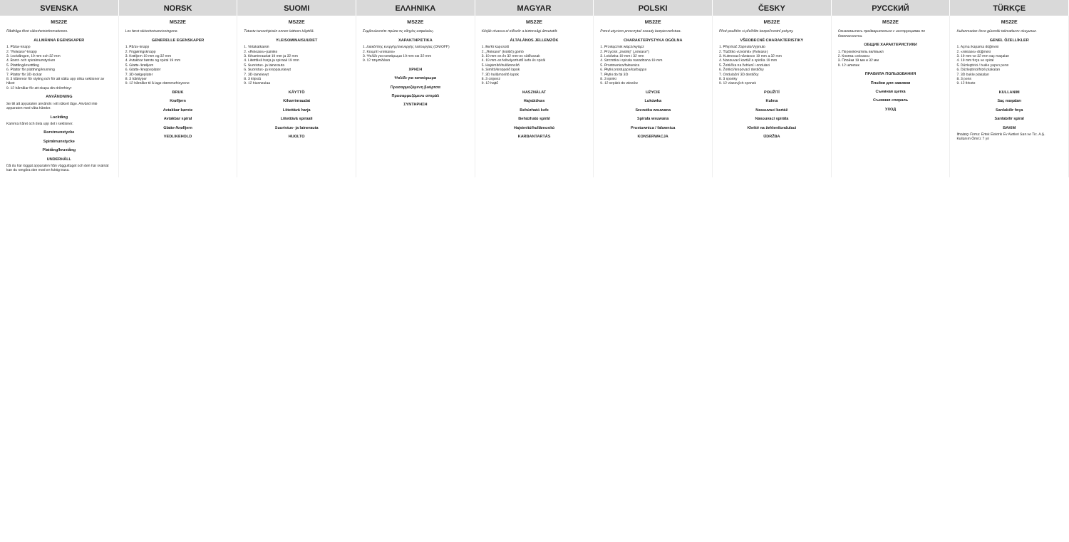SVENSKA NORSK SUOMI ΕΛΛΗΝΙΚΑ MAGYAR POLSKI ČESKY РУССКИЙ TÜRKÇE
MS22E
Rådfråga först säkerhetsinformationen.
ALLMÄNNA EGENSKAPER
1. På/av-knapp
2. "Release"-knapp
3. Locktången, 19 mm och 32 mm
4. Borst- och spiralmunstycken
5. Plattång/krusttång
6. Plattor för plattning/krusning
7. Plattor för 3D-lockar
8. 3 klämmor för styling och för att sätta upp olika sektioner av håret
9. 12 hårnålar för att skapa din drömfrisyr
ANVÄNDNING
Se till att apparaten används i ett säkert läge. Använd inte apparaten med våta händer.
Locktång
Kamma håret och dela upp det i sektioner.
Borstmunstycke
Spiralmunstycke
Plattång/krustång
UNDERHÅLL
Då du har loggat apparaten från vägguttaget och den har svalnat kan du rengöra den med en fuktig trasa.
MS22E
Les først sikkerhetsanvisningene.
GENERELLE EGENSKAPER
1. På/av-knapp
2. Frigjøringsknapp
3. Krølljern 19 mm og 32 mm
4. Avtakbar børste og spiral 19 mm
5. Glatte-/krølljern
6. Glatte-/kreppeplater
7. 3D-bølgeplater
8. 3 hårklyper
9. 12 hårnåler til å lage drømmefrisyrene
BRUK
Krølljern
Avtakbar børste
Avtakbar spiral
Glatte-/krølljern
VEDLIKEHOLD
MS22E
Tutustu turvaohjeisiin ennen laitteen käyttöä.
YLEISOMINAISUUDET
1. Virtakatkaisin
2. «Release»-painike
3. Kiharrinraudat 19 mm ja 32 mm
4. Liitettävä harja ja spiraali 19 mm
5. Suoristus- ja lainerauta
6. Suoristus- ja kreppauslevyt
7. 3D-lainelevyt
8. 3 klipsiä
9. 12 hiusneulaa
KÄYTTÖ
Kiharrinraudat
Liitettävä harja
Liitettävä spiraali
Suoristus- ja lainerauta
HUOLTO
MS22E
Συμβουλευτείτε πρώτα τις οδηγίες ασφαλείας.
ΧΑΡΑΚΤΗΡΙΣΤΙΚΑ
1. Διακόπτης ενεργής/ανενεργής λειτουργίας (ON/OFF)
2. Κουμπί «release»
3. Ψαλίδι για κατσάρωμα 19 mm και 32 mm
9. 12 τσιμπιδάκια
ΧΡΗΣΗ
Ψαλίδι για κατσάρωμα
Προσαρμοζόμενη βούρτσα
Προσαρμοζόμενο σπιράλ
ΣΥΝΤΗΡΗΣΗ
MS22E
Kérjük olvassa el először a biztonsági útmutatót.
ÁLTALÁNOS JELLEMZŐK
1. Be/Ki kapcsoló
2. „Release" (kioldó) gomb
3. 19 mm-es és 32 mm-es sütővasak
4. 19 mm-es felhelyezhető kefe és spirál
5. Hajsimító/hullámosító
6. Simító/kreppelő lapok
7. 3D hullámosító lapok
8. 3 csipesz
9. 12 hajtű
HASZNÁLAT
Hajsütővas
Behúzható kefe
Behúzható spirál
Hajsimító/hullámosító
KARBANTARTÁS
MS22E
Przed użyciem przeczytać zasady bezpieczeństwa.
CHARAKTERYSTYKA OGÓLNA
1. Przełącznik włącz/wyłącz
2. Przycisk „zwolnij" („release")
3. Lokówka 19 mm i 32 mm
4. Szczotka i spirala nasadzana 19 mm
5. Prostownica/falownica
6. Płytki prostujące/karbujące
7. Płytki do fal 3D
8. 3 spinki
9. 12 szpilek do włosów
UŻYCIE
Lokówka
Szczotka wsuwana
Spirala wsuwana
Prostownica / falownica
KONSERWACJA
MS22E
Před použitím si přečtěte bezpečnostní pokyny.
VŠEOBECNÉ CHARAKTERISTIKY
1. Přepínač Zapnuto/Vypnuto
2. Tlačítko «Uvolnit» (Release)
3. Kulmovací nástavce 19 mm a 32 mm
4. Nasouvací kartáč a spirála 19 mm
5. Žehlička na žehlení i ondulaci
6. Žehlicí/krepovací destičky
7. Ondulační 3D destičky
8. 3 sponky
9. 12 vlasových sponek
POUŽITÍ
Kulma
Nasouvací kartáč
Nasouvací spirála
Kleště na žehlení/ondulaci
ÚDRŽBA
MS22E
Ознакомьтесь предварительно с инструкциями по безопасности.
ОБЩИЕ ХАРАКТЕРИСТИКИ
1. Переключатель вкл/выкл
2. Кнопка «release»
3. Плойки 19 мм и 32 мм
9. 12 шпилек
ПРАВИЛА ПОЛЬЗОВАНИЯ
Плойки для завивки
Съемная щетка
Съемная спираль
УХОД
MS22E
Kullanmadan önce güvenlik talimatlarını okuyunuz.
GENEL ÖZELLİKLER
1. Açma /kapama düğmesi
2. «release» düğmesi
3. 19 mm ve 32 mm saç maşaları
4. 19 mm fırça ve spiral
5. Düzleştirici / bukle yapıcı pens
6. Düzleştirici/frizé plakaları
7. 3D bukle plakaları
8. 3 pens
9. 12 firkete
KULLANIM
Saç maşaları
Sarılabilir fırça
Sarılabilir spiral
BAKIM
İthalatçı Firma: Ertek Elektrik Ev Aletleri San.ve Tic. A.Ş.
Kullanım Ömrü: 7 yıl